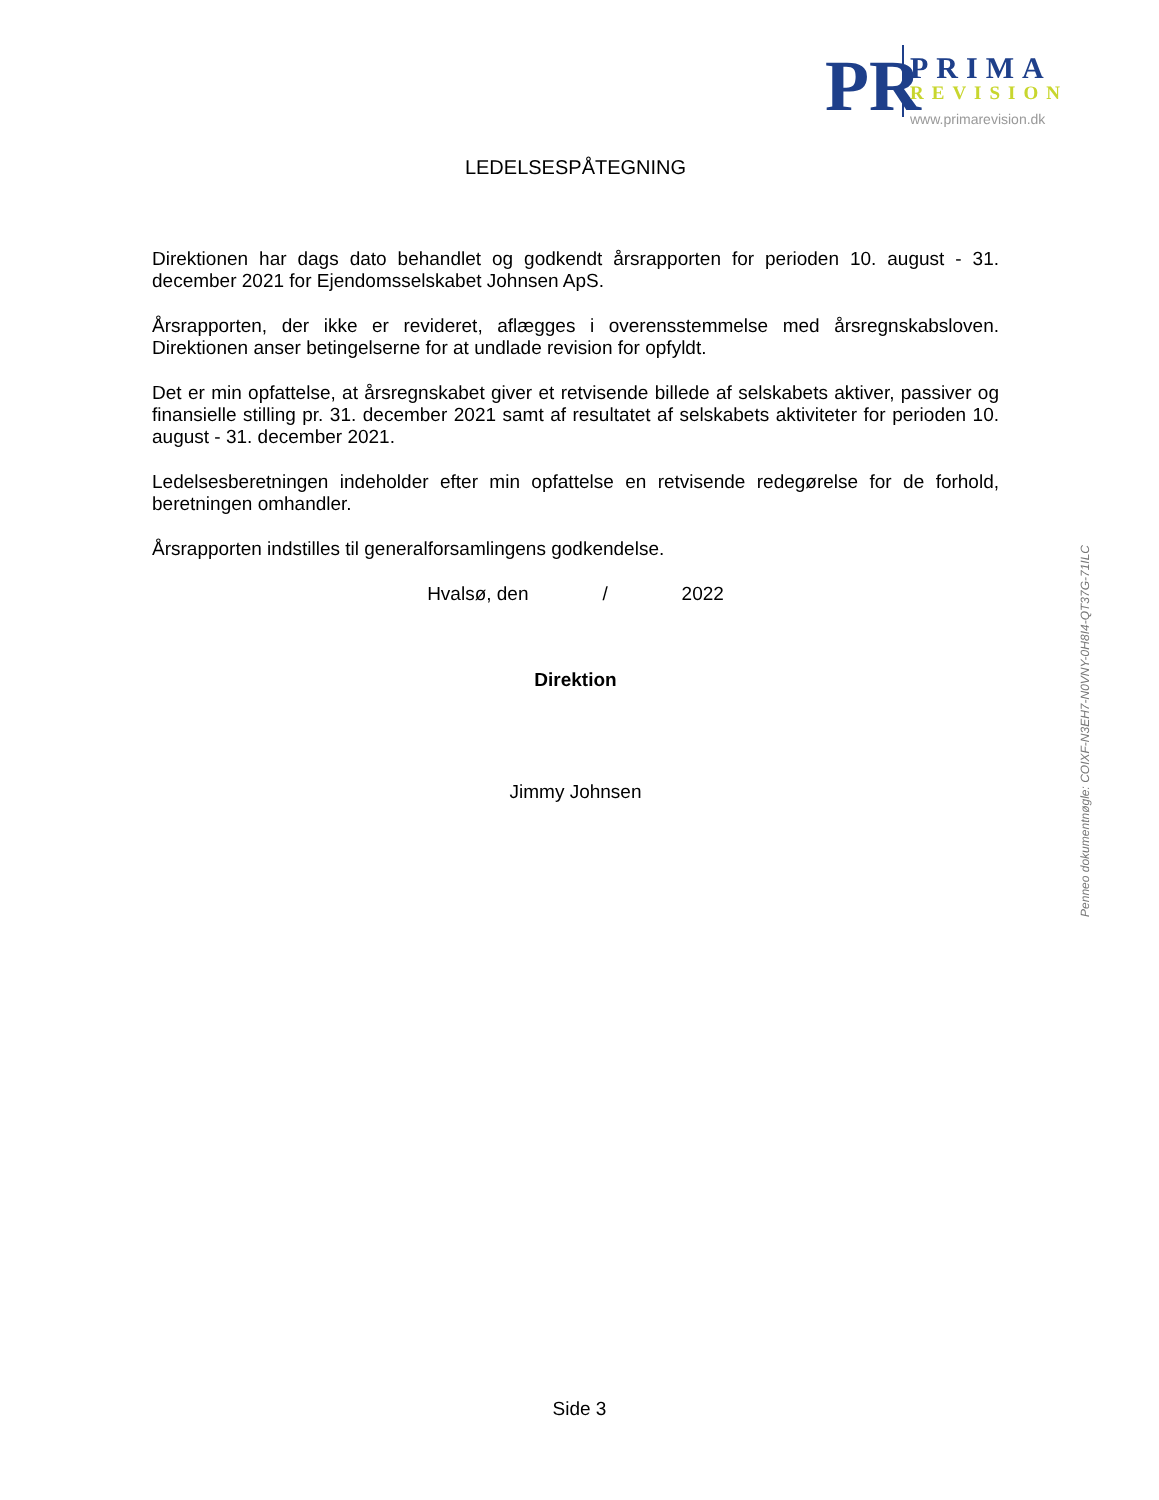PR
PRIMA
REVISION
www.primarevision.dk
LEDELSESPÅTEGNING
Direktionen har dags dato behandlet og godkendt årsrapporten for perioden 10. august - 31. december 2021 for Ejendomsselskabet Johnsen ApS.
Årsrapporten, der ikke er revideret, aflægges i overensstemmelse med årsregnskabsloven. Direktionen anser betingelserne for at undlade revision for opfyldt.
Det er min opfattelse, at årsregnskabet giver et retvisende billede af selskabets aktiver, passiver og finansielle stilling pr. 31. december 2021 samt af resultatet af selskabets aktiviteter for perioden 10. august - 31. december 2021.
Ledelsesberetningen indeholder efter min opfattelse en retvisende redegørelse for de forhold, beretningen omhandler.
Årsrapporten indstilles til generalforsamlingens godkendelse.
Hvalsø, den / 2022
Direktion
Jimmy Johnsen
Penneo dokumentnøgle: COIXF-N3EH7-N0VNY-0H8I4-QT37G-71ILC
Side 3